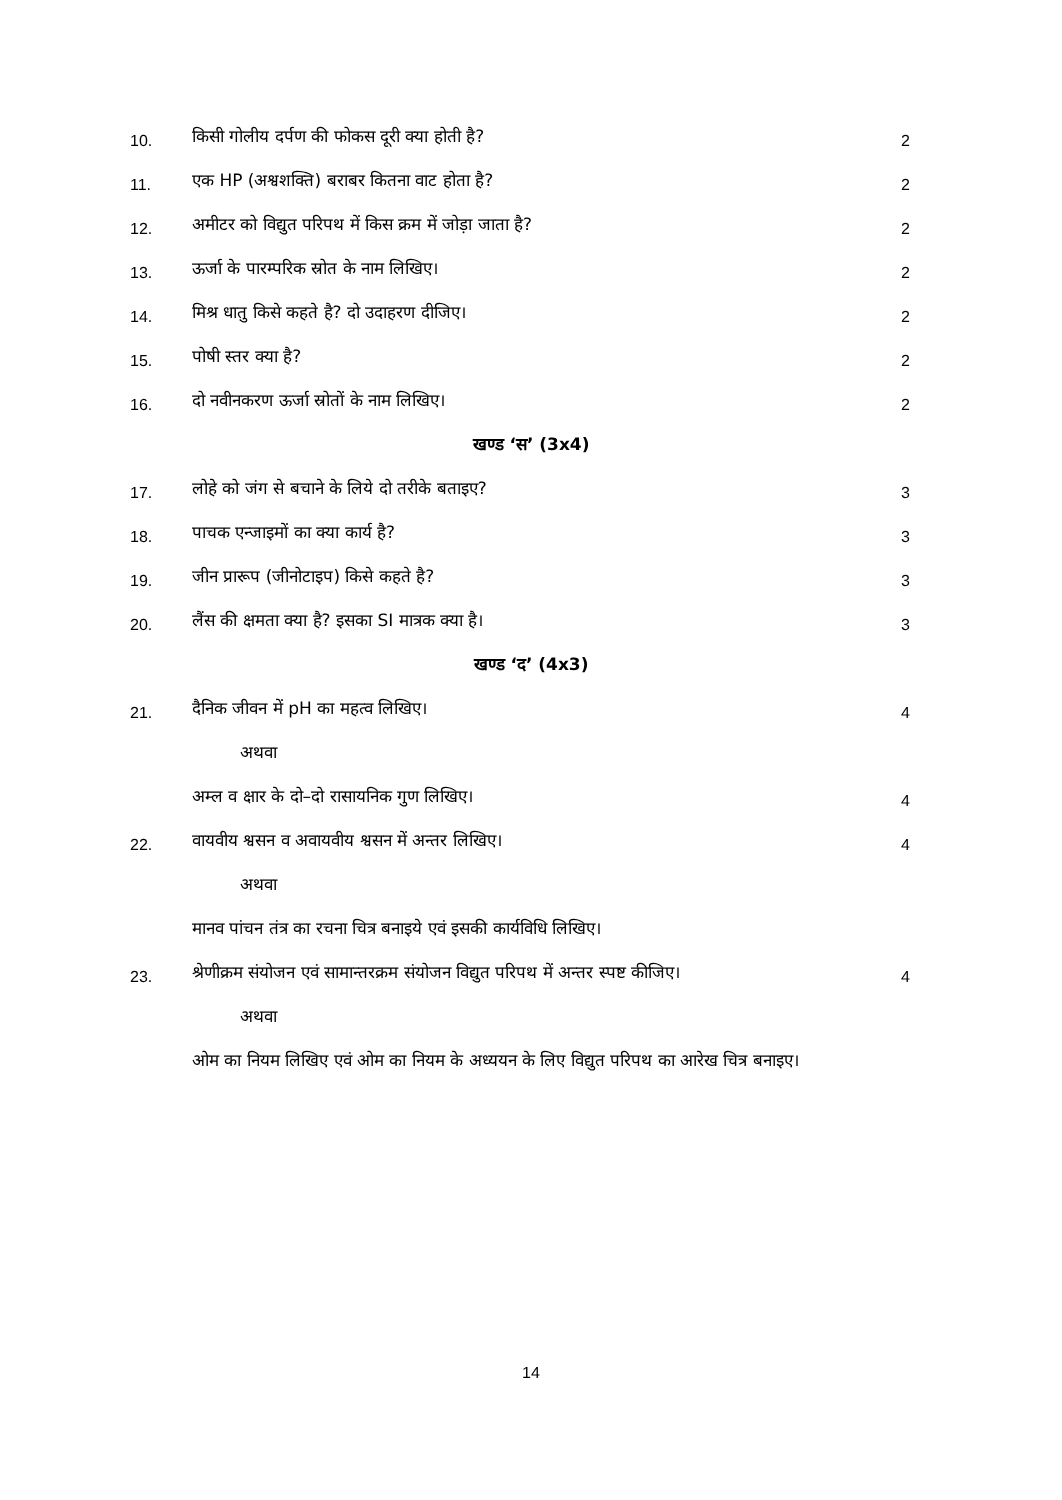10.
किसी गोलीय दर्पण की फोकस दूरी क्या होती है?
2
11.
एक HP (अश्वशक्ति) बराबर कितना वाट होता है?
2
12.
अमीटर को विद्युत परिपथ में किस क्रम में जोड़ा जाता है?
2
13.
ऊर्जा के पारम्परिक स्रोत के नाम लिखिए।
2
14.
मिश्र धातु किसे कहते है? दो उदाहरण दीजिए।
2
15.
पोषी स्तर क्या है?
2
16.
दो नवीनकरण ऊर्जा स्रोतों के नाम लिखिए।
2
खण्ड ‘स’ (3x4)
17.
लोहे को जंग से बचाने के लिये दो तरीके बताइए?
3
18.
पाचक एन्जाइमों का क्या कार्य है?
3
19.
जीन प्रारूप (जीनोटाइप) किसे कहते है?
3
20.
लैंस की क्षमता क्या है? इसका SI मात्रक क्या है।
3
खण्ड ‘द’ (4x3)
21.
दैनिक जीवन में pH का महत्व लिखिए।
4
अथवा
अम्ल व क्षार के दो–दो रासायनिक गुण लिखिए।
4
22.
वायवीय श्वसन व अवायवीय श्वसन में अन्तर लिखिए।
4
अथवा
मानव पांचन तंत्र का रचना चित्र बनाइये एवं इसकी कार्यविधि लिखिए।
23.
श्रेणीक्रम संयोजन एवं सामान्तरक्रम संयोजन विद्युत परिपथ में अन्तर स्पष्ट कीजिए।
4
अथवा
ओम का नियम लिखिए एवं ओम का नियम के अध्ययन के लिए विद्युत परिपथ का आरेख चित्र बनाइए।
14